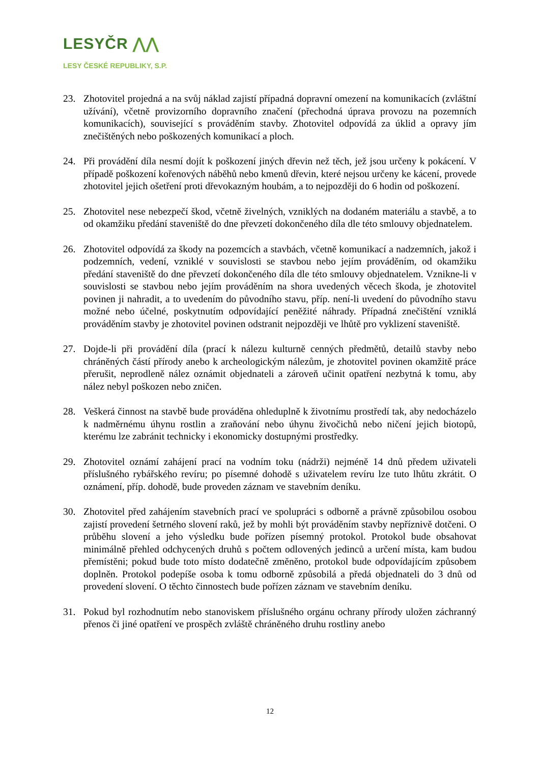LESYČR ⋀⋀
LESY ČESKÉ REPUBLIKY, S.P.
23. Zhotovitel projedná a na svůj náklad zajistí případná dopravní omezení na komunikacích (zvláštní užívání), včetně provizorního dopravního značení (přechodná úprava provozu na pozemních komunikacích), související s prováděním stavby. Zhotovitel odpovídá za úklid a opravy jím znečištěných nebo poškozených komunikací a ploch.
24. Při provádění díla nesmí dojít k poškození jiných dřevin než těch, jež jsou určeny k pokácení. V případě poškození kořenových náběhů nebo kmenů dřevin, které nejsou určeny ke kácení, provede zhotovitel jejich ošetření proti dřevokazným houbám, a to nejpozději do 6 hodin od poškození.
25. Zhotovitel nese nebezpečí škod, včetně živelných, vzniklých na dodaném materiálu a stavbě, a to od okamžiku předání staveniště do dne převzetí dokončeného díla dle této smlouvy objednatelem.
26. Zhotovitel odpovídá za škody na pozemcích a stavbách, včetně komunikací a nadzemních, jakož i podzemních, vedení, vzniklé v souvislosti se stavbou nebo jejím prováděním, od okamžiku předání staveniště do dne převzetí dokončeného díla dle této smlouvy objednatelem. Vznikne-li v souvislosti se stavbou nebo jejím prováděním na shora uvedených věcech škoda, je zhotovitel povinen ji nahradit, a to uvedením do původního stavu, příp. není-li uvedení do původního stavu možné nebo účelné, poskytnutím odpovídající peněžité náhrady. Případná znečištění vzniklá prováděním stavby je zhotovitel povinen odstranit nejpozději ve lhůtě pro vyklizení staveniště.
27. Dojde-li při provádění díla (prací k nálezu kulturně cenných předmětů, detailů stavby nebo chráněných částí přírody anebo k archeologickým nálezům, je zhotovitel povinen okamžitě práce přerušit, neprodleně nález oznámit objednateli a zároveň učinit opatření nezbytná k tomu, aby nález nebyl poškozen nebo zničen.
28. Veškerá činnost na stavbě bude prováděna ohleduplně k životnímu prostředí tak, aby nedocházelo k nadměrnému úhynu rostlin a zraňování nebo úhynu živočichů nebo ničení jejich biotopů, kterému lze zabránit technicky i ekonomicky dostupnými prostředky.
29. Zhotovitel oznámí zahájení prací na vodním toku (nádrži) nejméně 14 dnů předem uživateli příslušného rybářského revíru; po písemné dohodě s uživatelem revíru lze tuto lhůtu zkrátit. O oznámení, příp. dohodě, bude proveden záznam ve stavebním deníku.
30. Zhotovitel před zahájením stavebních prací ve spolupráci s odborně a právně způsobilou osobou zajistí provedení šetrného slovení raků, jež by mohli být prováděním stavby nepříznivě dotčeni. O průběhu slovení a jeho výsledku bude pořízen písemný protokol. Protokol bude obsahovat minimálně přehled odchycených druhů s počtem odlovených jedinců a určení místa, kam budou přemístěni; pokud bude toto místo dodatečně změněno, protokol bude odpovídajícím způsobem doplněn. Protokol podepíše osoba k tomu odborně způsobilá a předá objednateli do 3 dnů od provedení slovení. O těchto činnostech bude pořízen záznam ve stavebním deníku.
31. Pokud byl rozhodnutím nebo stanoviskem příslušného orgánu ochrany přírody uložen záchranný přenos či jiné opatření ve prospěch zvláště chráněného druhu rostliny anebo
12